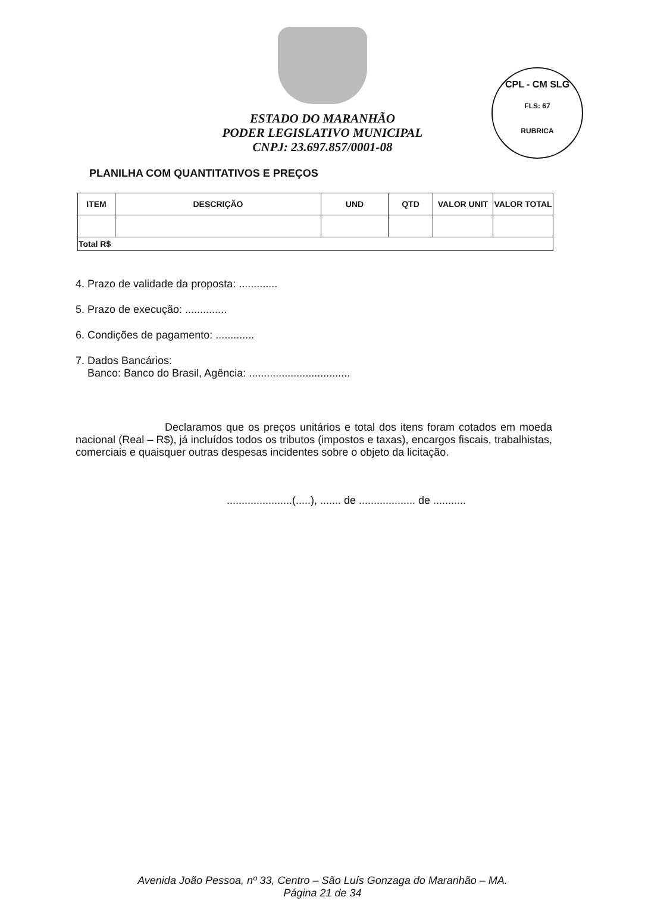CPL - CM SLG
FLS: 67
RUBRICA
ESTADO DO MARANHÃO
PODER LEGISLATIVO MUNICIPAL
CNPJ: 23.697.857/0001-08
PLANILHA COM QUANTITATIVOS E PREÇOS
| ITEM | DESCRIÇÃO | UND | QTD | VALOR UNIT | VALOR TOTAL |
| --- | --- | --- | --- | --- | --- |
| Total R$ | | | | | |
4. Prazo de validade da proposta: .............
5. Prazo de execução: ..............
6. Condições de pagamento: .............
7. Dados Bancários:
Banco: Banco do Brasil, Agência: ..................................
Declaramos que os preços unitários e total dos itens foram cotados em moeda nacional (Real – R$), já incluídos todos os tributos (impostos e taxas), encargos fiscais, trabalhistas, comerciais e quaisquer outras despesas incidentes sobre o objeto da licitação.
......................(.....), ....... de ................... de ...........
Avenida João Pessoa, nº 33, Centro – São Luís Gonzaga do Maranhão – MA.
Página 21 de 34